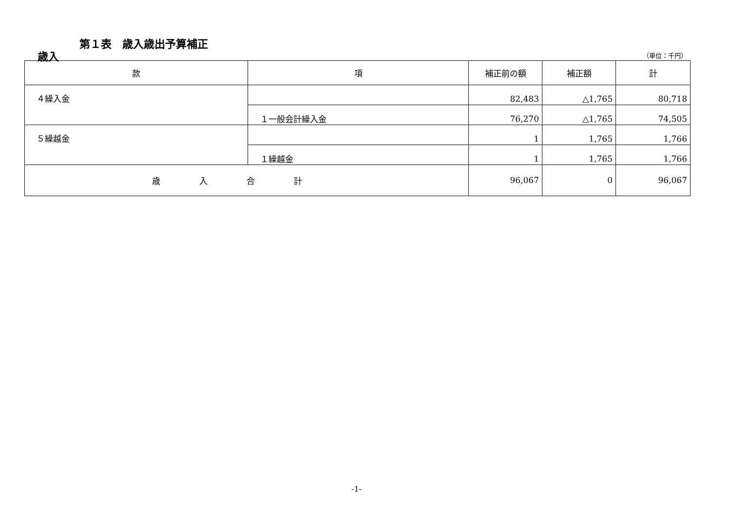第１表　歳入歳出予算補正
歳入 （単位：千円）
| 款 | 項 | 補正前の額 | 補正額 | 計 |
| --- | --- | --- | --- | --- |
| ４繰入金 | | 82,483 | △1,765 | 80,718 |
| | １一般会計繰入金 | 76,270 | △1,765 | 74,505 |
| ５繰越金 | | 1 | 1,765 | 1,766 |
| | １繰越金 | 1 | 1,765 | 1,766 |
| 歳入合計 | | 96,067 | 0 | 96,067 |
-1-